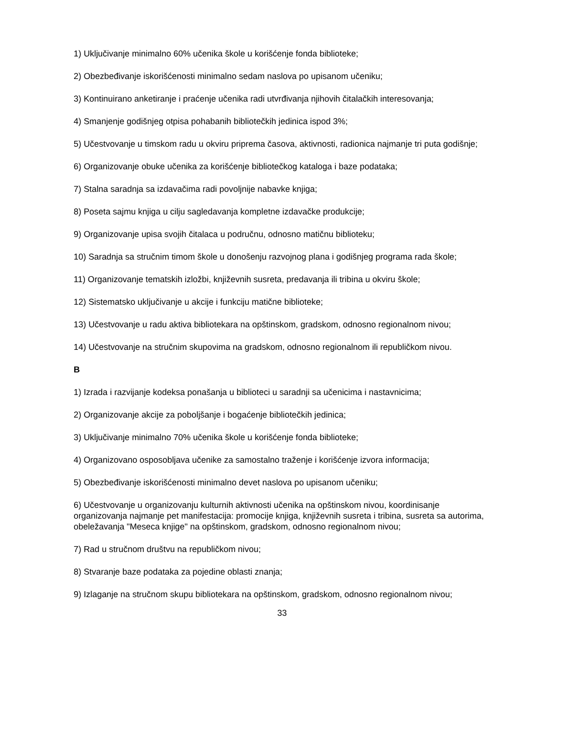1) Uključivanje minimalno 60% učenika škole u korišćenje fonda biblioteke;
2) Obezbeđivanje iskorišćenosti minimalno sedam naslova po upisanom učeniku;
3) Kontinuirano anketiranje i praćenje učenika radi utvrđivanja njihovih čitalačkih interesovanja;
4) Smanjenje godišnjeg otpisa pohabanih bibliotečkih jedinica ispod 3%;
5) Učestvovanje u timskom radu u okviru priprema časova, aktivnosti, radionica najmanje tri puta godišnje;
6) Organizovanje obuke učenika za korišćenje bibliotečkog kataloga i baze podataka;
7) Stalna saradnja sa izdavačima radi povoljnije nabavke knjiga;
8) Poseta sajmu knjiga u cilju sagledavanja kompletne izdavačke produkcije;
9) Organizovanje upisa svojih čitalaca u područnu, odnosno matičnu biblioteku;
10) Saradnja sa stručnim timom škole u donošenju razvojnog plana i godišnjeg programa rada škole;
11) Organizovanje tematskih izložbi, književnih susreta, predavanja ili tribina u okviru škole;
12) Sistematsko uključivanje u akcije i funkciju matične biblioteke;
13) Učestvovanje u radu aktiva bibliotekara na opštinskom, gradskom, odnosno regionalnom nivou;
14) Učestvovanje na stručnim skupovima na gradskom, odnosno regionalnom ili republičkom nivou.
B
1) Izrada i razvijanje kodeksa ponašanja u biblioteci u saradnji sa učenicima i nastavnicima;
2) Organizovanje akcije za poboljšanje i bogaćenje bibliotečkih jedinica;
3) Uključivanje minimalno 70% učenika škole u korišćenje fonda biblioteke;
4) Organizovano osposobljava učenike za samostalno traženje i korišćenje izvora informacija;
5) Obezbeđivanje iskorišćenosti minimalno devet naslova po upisanom učeniku;
6) Učestvovanje u organizovanju kulturnih aktivnosti učenika na opštinskom nivou, koordinisanje organizovanja najmanje pet manifestacija: promocije knjiga, književnih susreta i tribina, susreta sa autorima, obeležavanja "Meseca knjige" na opštinskom, gradskom, odnosno regionalnom nivou;
7) Rad u stručnom društvu na republičkom nivou;
8) Stvaranje baze podataka za pojedine oblasti znanja;
9) Izlaganje na stručnom skupu bibliotekara na opštinskom, gradskom, odnosno regionalnom nivou;
33